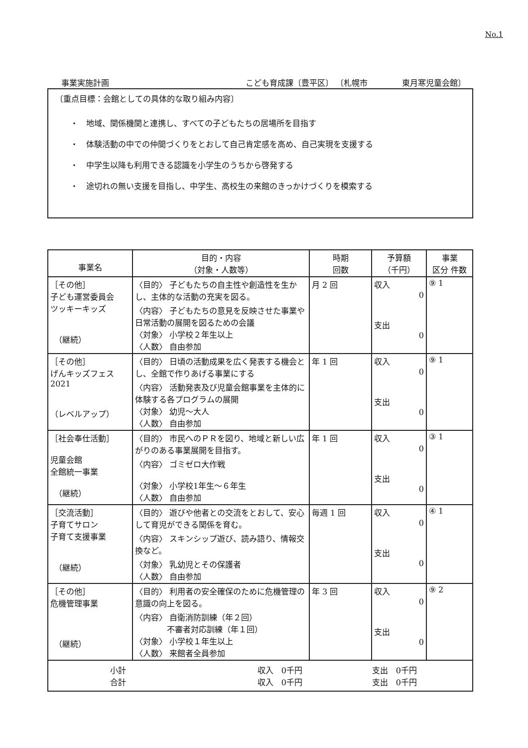No.1
事業実施計画 こども育成課〔豊平区〕 〔札幌市 　　　　東月寒児童会館〕
〔重点目標：会館としての具体的な取り組み内容〕
・　地域、関係機関と連携し、すべての子どもたちの居場所を目指す
・　体験活動の中での仲間づくりをとおして自己肯定感を高め、自己実現を支援する
・　中学生以降も利用できる認識を小学生のうちから啓発する
・　途切れの無い支援を目指し、中学生、高校生の来館のきっかけづくりを模索する
| 事業名 | 目的・内容 （対象・人数等） | 時期 回数 | 予算額 （千円） | 事業 区分 件数 |
| --- | --- | --- | --- | --- |
| ［その他］ 子ども運営委員会 ツッキーキッズ （継続） | 〈目的〉 子どもたちの自主性や創造性を生かし、主体的な活動の充実を図る。 〈内容〉 子どもたちの意見を反映させた事業や日常活動の展開を図るための会議 〈対象〉 小学校２年生以上 〈人数〉 自由参加 | 月 2 回 | 収入 0 支出 0 | ⑨ 1 |
| ［その他］ げんキッズフェス 2021 （レベルアップ） | 〈目的〉 日頃の活動成果を広く発表する機会とし、全館で作りあげる事業にする 〈内容〉 活動発表及び児童会館事業を主体的に体験する各プログラムの展開 〈対象〉 幼児～大人 〈人数〉 自由参加 | 年 1 回 | 収入 0 支出 0 | ⑨ 1 |
| ［社会奉仕活動］ 児童会館 全館統一事業 （継続） | 〈目的〉 市民へのＰＲを図り、地域と新しい広がりのある事業展開を目指す。 〈内容〉 ゴミゼロ大作戦 〈対象〉 小学校1年生～６年生 〈人数〉 自由参加 | 年 1 回 | 収入 0 支出 0 | ③ 1 |
| ［交流活動］ 子育てサロン 子育て支援事業 （継続） | 〈目的〉 遊びや他者との交流をとおして、安心して育児ができる関係を育む。 〈内容〉 スキンシップ遊び、読み語り、情報交換など。 〈対象〉 乳幼児とその保護者 〈人数〉 自由参加 | 毎週 1 回 | 収入 0 支出 0 | ④ 1 |
| ［その他］ 危機管理事業 （継続） | 〈目的〉 利用者の安全確保のために危機管理の意識の向上を図る。 〈内容〉 自衛消防訓練（年２回） 不審者対応訓練（年１回） 〈対象〉 小学校１年生以上 〈人数〉 来館者全員参加 | 年 3 回 | 収入 0 支出 0 | ⑨ 2 |
| 小計 合計 収入 0千円 収入 0千円 支出 0千円 支出 0千円 | | | | |